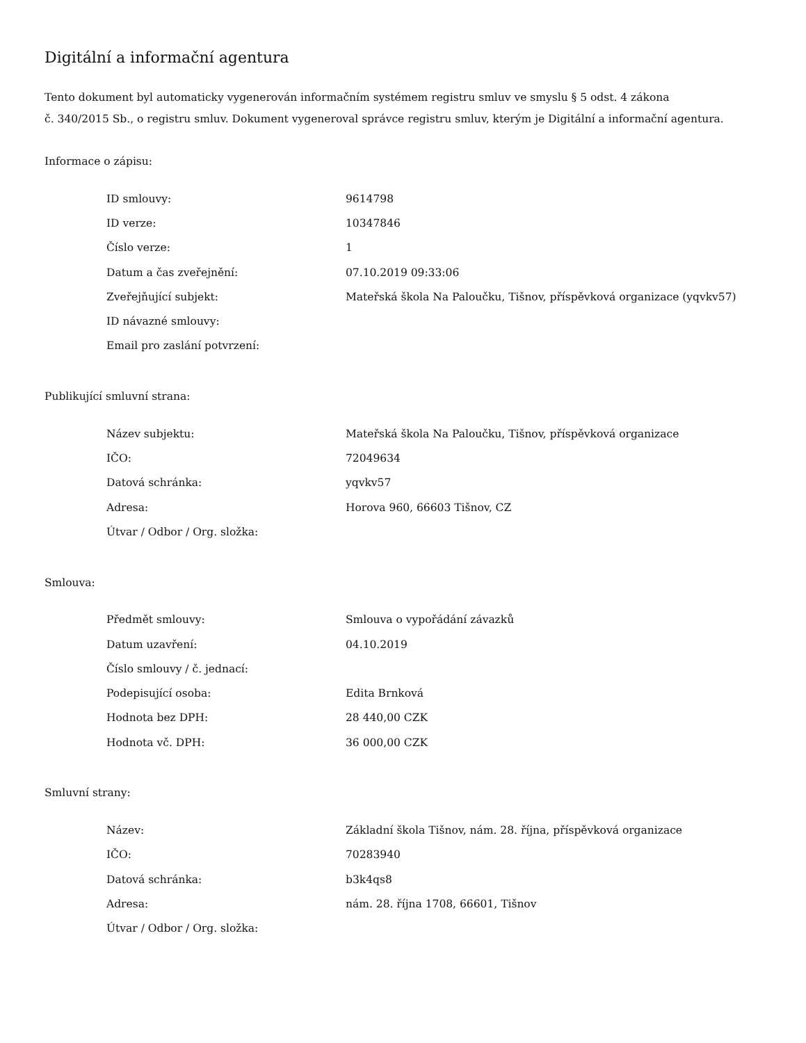Digitální a informační agentura
Tento dokument byl automaticky vygenerován informačním systémem registru smluv ve smyslu § 5 odst. 4 zákona
č. 340/2015 Sb., o registru smluv. Dokument vygeneroval správce registru smluv, kterým je Digitální a informační agentura.
Informace o zápisu:
| ID smlouvy: | 9614798 |
| ID verze: | 10347846 |
| Číslo verze: | 1 |
| Datum a čas zveřejnění: | 07.10.2019 09:33:06 |
| Zveřejňující subjekt: | Mateřská škola Na Paloučku, Tišnov, příspěvková organizace (yqvkv57) |
| ID návazné smlouvy: | |
| Email pro zaslání potvrzení: | |
Publikující smluvní strana:
| Název subjektu: | Mateřská škola Na Paloučku, Tišnov, příspěvková organizace |
| IČO: | 72049634 |
| Datová schránka: | yqvkv57 |
| Adresa: | Horova 960, 66603 Tišnov, CZ |
| Útvar / Odbor / Org. složka: | |
Smlouva:
| Předmět smlouvy: | Smlouva o vypořádání závazků |
| Datum uzavření: | 04.10.2019 |
| Číslo smlouvy / č. jednací: | |
| Podepisující osoba: | Edita Brnková |
| Hodnota bez DPH: | 28 440,00 CZK |
| Hodnota vč. DPH: | 36 000,00 CZK |
Smluvní strany:
| Název: | Základní škola Tišnov, nám. 28. října, příspěvková organizace |
| IČO: | 70283940 |
| Datová schránka: | b3k4qs8 |
| Adresa: | nám. 28. října 1708, 66601, Tišnov |
| Útvar / Odbor / Org. složka: | |